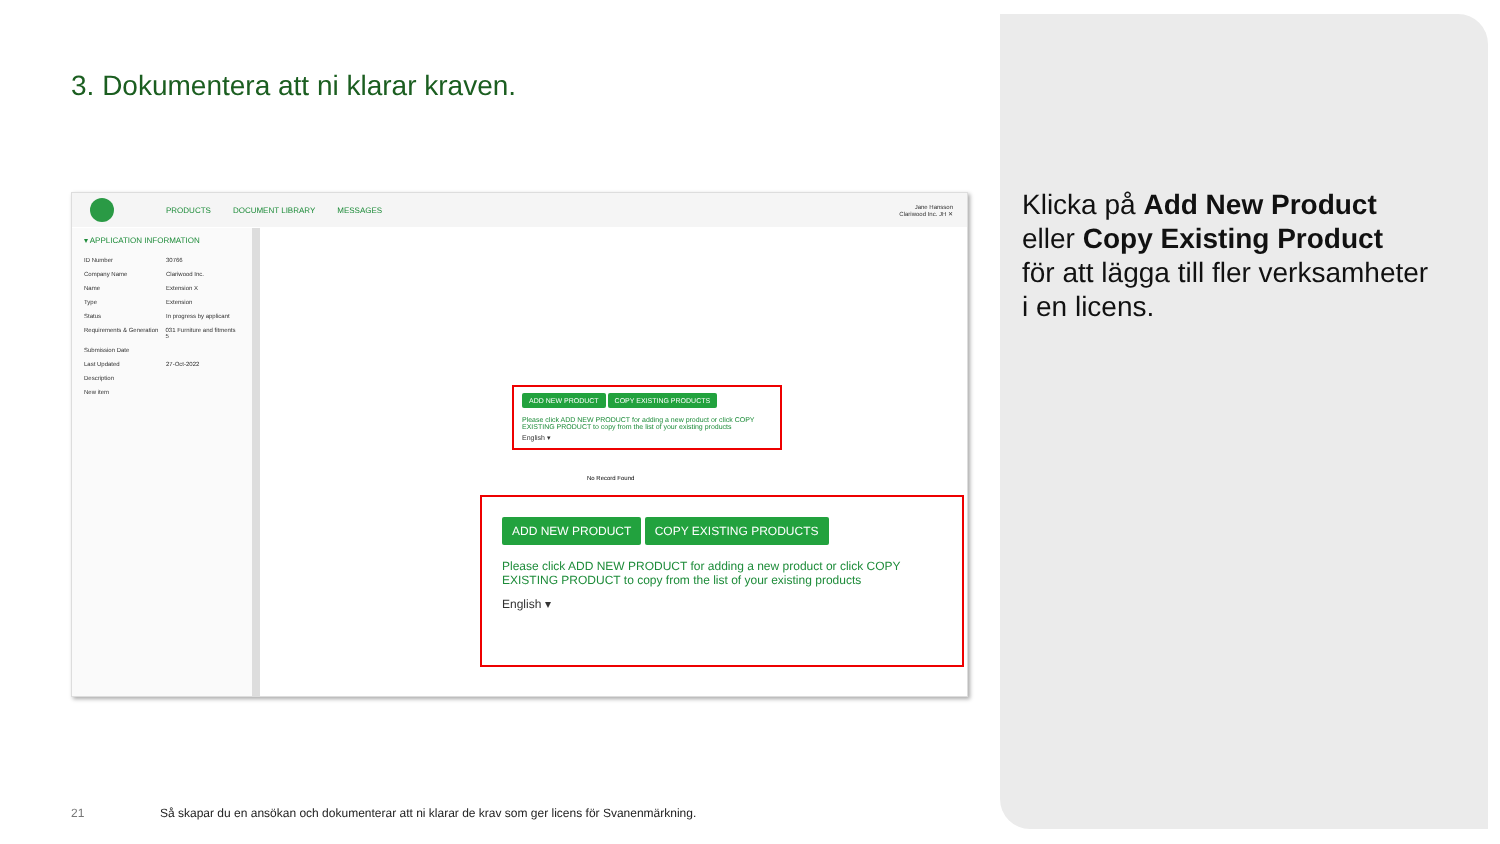3. Dokumentera att ni klarar kraven.
PRODUCTS DOCUMENT LIBRARY MESSAGES Jane Hansson
Clariwood Inc. JH ✕
▾ APPLICATION INFORMATION
ID Number 30766
Company Name Clariwood Inc.
Name Extension X
Type Extension
Status In progress by applicant
Requirements & Generation 031 Furniture and fitments 5
Submission Date
Last Updated 27-Oct-2022
Description
New item
ADD NEW PRODUCT COPY EXISTING PRODUCTS
Please click ADD NEW PRODUCT for adding a new product or click COPY EXISTING PRODUCT to copy from the list of your existing products
English ▾
No Record Found
ADD NEW PRODUCT COPY EXISTING PRODUCTS
Please click ADD NEW PRODUCT for adding a new product or click COPY EXISTING PRODUCT to copy from the list of your existing products
English ▾
Klicka på Add New Product
eller Copy Existing Product
för att lägga till fler verksamheter
i en licens.
21
Så skapar du en ansökan och dokumenterar att ni klarar de krav som ger licens för Svanenmärkning.